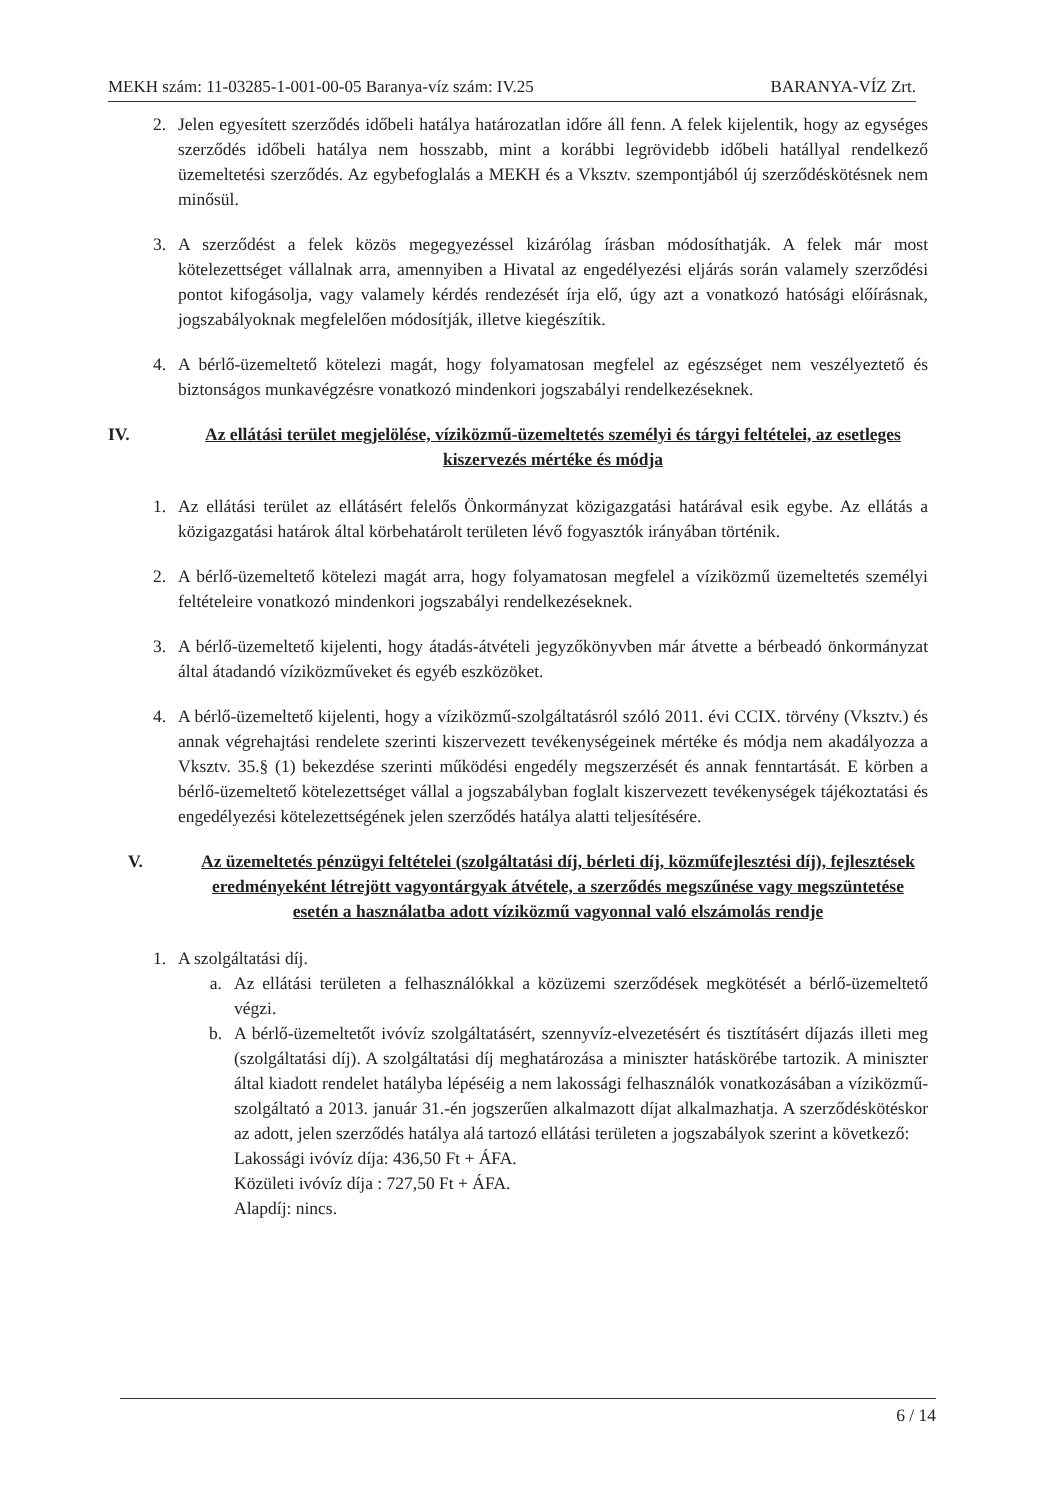MEKH szám: 11-03285-1-001-00-05 Baranya-víz szám: IV.25 BARANYA-VÍZ Zrt.
2. Jelen egyesített szerződés időbeli hatálya határozatlan időre áll fenn. A felek kijelentik, hogy az egységes szerződés időbeli hatálya nem hosszabb, mint a korábbi legrövidebb időbeli hatállyal rendelkező üzemeltetési szerződés. Az egybefoglalás a MEKH és a Vksztv. szempontjából új szerződéskötésnek nem minősül.
3. A szerződést a felek közös megegyezéssel kizárólag írásban módosíthatják. A felek már most kötelezettséget vállalnak arra, amennyiben a Hivatal az engedélyezési eljárás során valamely szerződési pontot kifogásolja, vagy valamely kérdés rendezését írja elő, úgy azt a vonatkozó hatósági előírásnak, jogszabályoknak megfelelően módosítják, illetve kiegészítik.
4. A bérlő-üzemeltető kötelezi magát, hogy folyamatosan megfelel az egészséget nem veszélyeztető és biztonságos munkavégzésre vonatkozó mindenkori jogszabályi rendelkezéseknek.
IV. Az ellátási terület megjelölése, víziközmű-üzemeltetés személyi és tárgyi feltételei, az esetleges kiszervezés mértéke és módja
1. Az ellátási terület az ellátásért felelős Önkormányzat közigazgatási határával esik egybe. Az ellátás a közigazgatási határok által körbehatárolt területen lévő fogyasztók irányában történik.
2. A bérlő-üzemeltető kötelezi magát arra, hogy folyamatosan megfelel a víziközmű üzemeltetés személyi feltételeire vonatkozó mindenkori jogszabályi rendelkezéseknek.
3. A bérlő-üzemeltető kijelenti, hogy átadás-átvételi jegyzőkönyvben már átvette a bérbeadó önkormányzat által átadandó víziközműveket és egyéb eszközöket.
4. A bérlő-üzemeltető kijelenti, hogy a víziközmű-szolgáltatásról szóló 2011. évi CCIX. törvény (Vksztv.) és annak végrehajtási rendelete szerinti kiszervezett tevékenységeinek mértéke és módja nem akadályozza a Vksztv. 35.§ (1) bekezdése szerinti működési engedély megszerzését és annak fenntartását. E körben a bérlő-üzemeltető kötelezettséget vállal a jogszabályban foglalt kiszervezett tevékenységek tájékoztatási és engedélyezési kötelezettségének jelen szerződés hatálya alatti teljesítésére.
V. Az üzemeltetés pénzügyi feltételei (szolgáltatási díj, bérleti díj, közműfejlesztési díj), fejlesztések eredményeként létrejött vagyontárgyak átvétele, a szerződés megszűnése vagy megszüntetése esetén a használatba adott víziközmű vagyonnal való elszámolás rendje
1. A szolgáltatási díj.
a. Az ellátási területen a felhasználókkal a közüzemi szerződések megkötését a bérlő-üzemeltető végzi.
b. A bérlő-üzemeltetőt ivóvíz szolgáltatásért, szennyvíz-elvezetésért és tisztításért díjazás illeti meg (szolgáltatási díj). A szolgáltatási díj meghatározása a miniszter hatáskörébe tartozik. A miniszter által kiadott rendelet hatályba lépéséig a nem lakossági felhasználók vonatkozásában a víziközmű-szolgáltató a 2013. január 31.-én jogszerűen alkalmazott díjat alkalmazhatja. A szerződéskötéskor az adott, jelen szerződés hatálya alá tartozó ellátási területen a jogszabályok szerint a következő:
Lakossági ivóvíz díja: 436,50 Ft + ÁFA.
Közületi ivóvíz díja : 727,50 Ft + ÁFA.
Alapdíj: nincs.
6 / 14